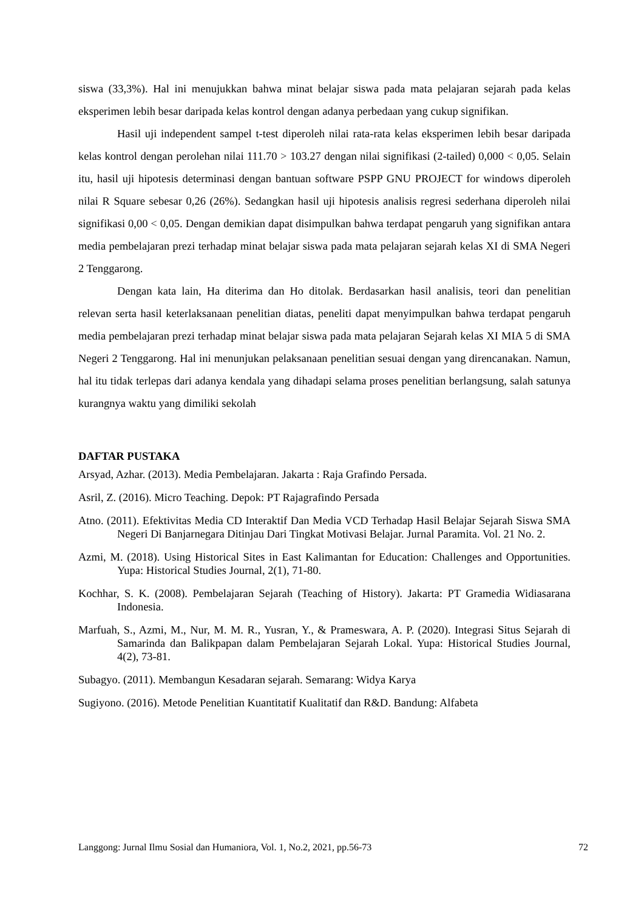siswa (33,3%). Hal ini menujukkan bahwa minat belajar siswa pada mata pelajaran sejarah pada kelas eksperimen lebih besar daripada kelas kontrol dengan adanya perbedaan yang cukup signifikan.
Hasil uji independent sampel t-test diperoleh nilai rata-rata kelas eksperimen lebih besar daripada kelas kontrol dengan perolehan nilai 111.70 > 103.27 dengan nilai signifikasi (2-tailed) 0,000 < 0,05. Selain itu, hasil uji hipotesis determinasi dengan bantuan software PSPP GNU PROJECT for windows diperoleh nilai R Square sebesar 0,26 (26%). Sedangkan hasil uji hipotesis analisis regresi sederhana diperoleh nilai signifikasi 0,00 < 0,05. Dengan demikian dapat disimpulkan bahwa terdapat pengaruh yang signifikan antara media pembelajaran prezi terhadap minat belajar siswa pada mata pelajaran sejarah kelas XI di SMA Negeri 2 Tenggarong.
Dengan kata lain, Ha diterima dan Ho ditolak. Berdasarkan hasil analisis, teori dan penelitian relevan serta hasil keterlaksanaan penelitian diatas, peneliti dapat menyimpulkan bahwa terdapat pengaruh media pembelajaran prezi terhadap minat belajar siswa pada mata pelajaran Sejarah kelas XI MIA 5 di SMA Negeri 2 Tenggarong. Hal ini menunjukan pelaksanaan penelitian sesuai dengan yang direncanakan. Namun, hal itu tidak terlepas dari adanya kendala yang dihadapi selama proses penelitian berlangsung, salah satunya kurangnya waktu yang dimiliki sekolah
DAFTAR PUSTAKA
Arsyad, Azhar. (2013). Media Pembelajaran. Jakarta : Raja Grafindo Persada.
Asril, Z. (2016). Micro Teaching. Depok: PT Rajagrafindo Persada
Atno. (2011). Efektivitas Media CD Interaktif Dan Media VCD Terhadap Hasil Belajar Sejarah Siswa SMA Negeri Di Banjarnegara Ditinjau Dari Tingkat Motivasi Belajar. Jurnal Paramita. Vol. 21 No. 2.
Azmi, M. (2018). Using Historical Sites in East Kalimantan for Education: Challenges and Opportunities. Yupa: Historical Studies Journal, 2(1), 71-80.
Kochhar, S. K. (2008). Pembelajaran Sejarah (Teaching of History). Jakarta: PT Gramedia Widiasarana Indonesia.
Marfuah, S., Azmi, M., Nur, M. M. R., Yusran, Y., & Prameswara, A. P. (2020). Integrasi Situs Sejarah di Samarinda dan Balikpapan dalam Pembelajaran Sejarah Lokal. Yupa: Historical Studies Journal, 4(2), 73-81.
Subagyo. (2011). Membangun Kesadaran sejarah. Semarang: Widya Karya
Sugiyono. (2016). Metode Penelitian Kuantitatif Kualitatif dan R&D. Bandung: Alfabeta
Langgong: Jurnal Ilmu Sosial dan Humaniora, Vol. 1, No.2, 2021, pp.56-73 72